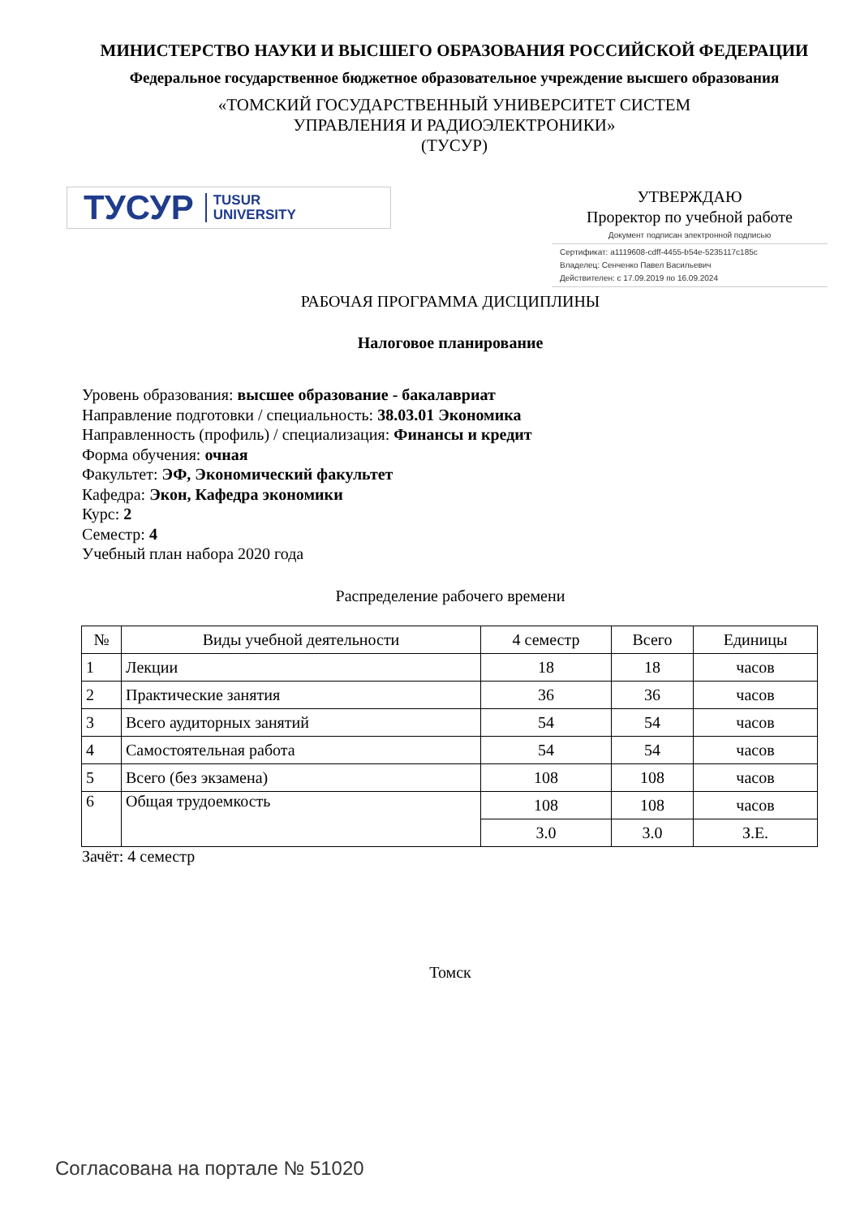МИНИСТЕРСТВО НАУКИ И ВЫСШЕГО ОБРАЗОВАНИЯ РОССИЙСКОЙ ФЕДЕРАЦИИ
Федеральное государственное бюджетное образовательное учреждение высшего образования
«ТОМСКИЙ ГОСУДАРСТВЕННЫЙ УНИВЕРСИТЕТ СИСТЕМ
УПРАВЛЕНИЯ И РАДИОЭЛЕКТРОНИКИ»
(ТУСУР)
ТУСУР TUSUR
UNIVERSITY
УТВЕРЖДАЮ
Проректор по учебной работе
Документ подписан электронной подписью
Сертификат: a1119608-cdff-4455-b54e-5235117c185c
Владелец: Сенченко Павел Васильевич
Действителен: с 17.09.2019 по 16.09.2024
РАБОЧАЯ ПРОГРАММА ДИСЦИПЛИНЫ
Налоговое планирование
Уровень образования: высшее образование - бакалавриат
Направление подготовки / специальность: 38.03.01 Экономика
Направленность (профиль) / специализация: Финансы и кредит
Форма обучения: очная
Факультет: ЭФ, Экономический факультет
Кафедра: Экон, Кафедра экономики
Курс: 2
Семестр: 4
Учебный план набора 2020 года
Распределение рабочего времени
| № | Виды учебной деятельности | 4 семестр | Всего | Единицы |
| --- | --- | --- | --- | --- |
| 1 | Лекции | 18 | 18 | часов |
| 2 | Практические занятия | 36 | 36 | часов |
| 3 | Всего аудиторных занятий | 54 | 54 | часов |
| 4 | Самостоятельная работа | 54 | 54 | часов |
| 5 | Всего (без экзамена) | 108 | 108 | часов |
| 6 | Общая трудоемкость | 108 | 108 | часов |
| | | 3.0 | 3.0 | З.Е. |
Зачёт: 4 семестр
Томск
Согласована на портале № 51020